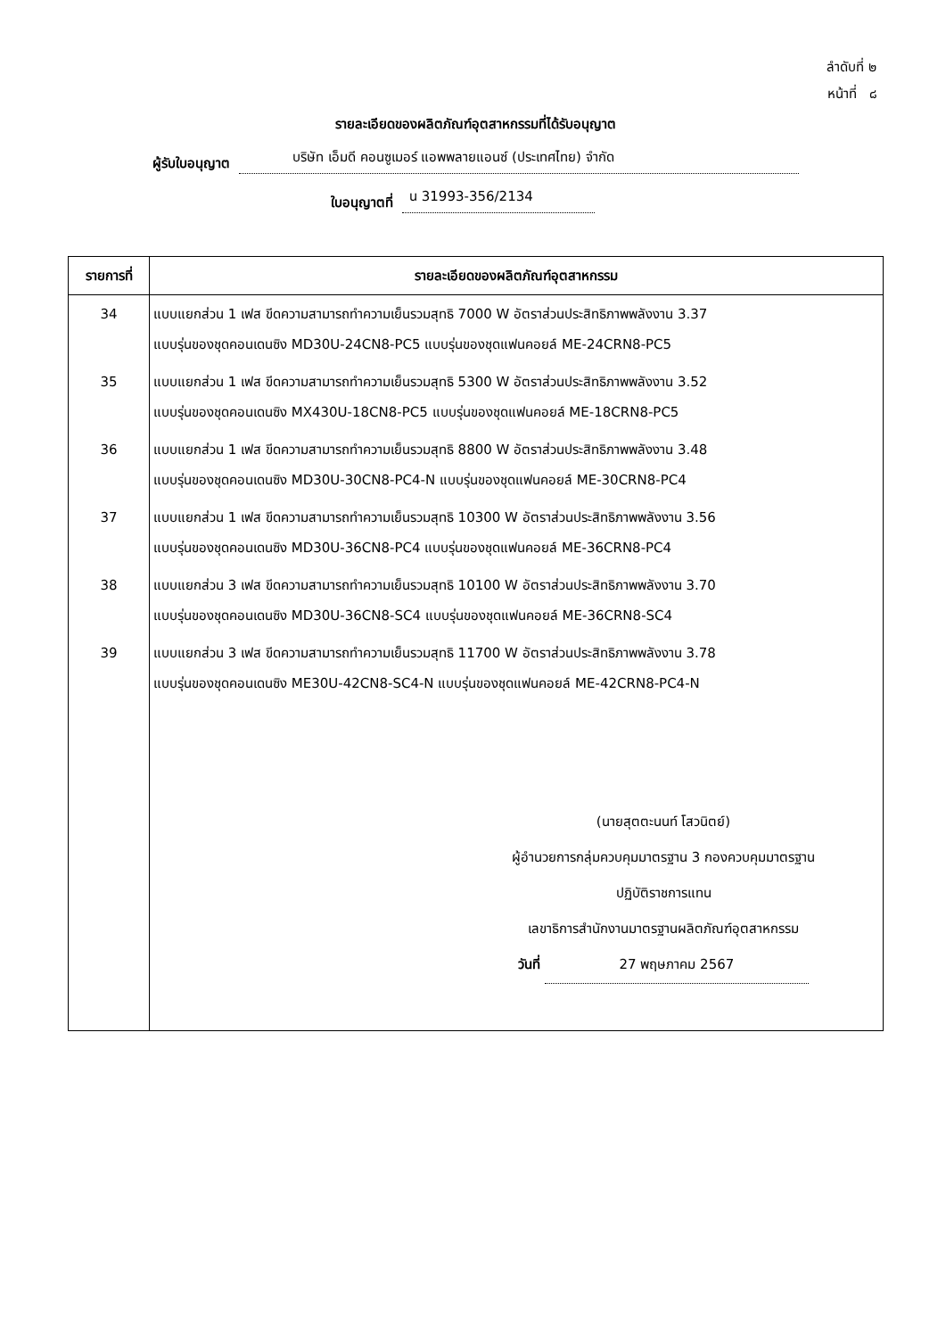ลำดับที่ ๒
หน้าที่ ๘
รายละเอียดของผลิตภัณฑ์อุตสาหกรรมที่ได้รับอนุญาต
ผู้รับใบอนุญาต บริษัท เอ็มดี คอนซูเมอร์ แอพพลายแอนซ์ (ประเทศไทย) จำกัด
ใบอนุญาตที่ น 31993-356/2134
| รายการที่ | รายละเอียดของผลิตภัณฑ์อุตสาหกรรม |
| --- | --- |
| 34 | แบบแยกส่วน 1 เฟส ขีดความสามารถทำความเย็นรวมสุทธิ 7000 W อัตราส่วนประสิทธิภาพพลังงาน 3.37 แบบรุ่นของชุดคอนเดนซิง MD30U-24CN8-PC5 แบบรุ่นของชุดแฟนคอยล์ ME-24CRN8-PC5 |
| 35 | แบบแยกส่วน 1 เฟส ขีดความสามารถทำความเย็นรวมสุทธิ 5300 W อัตราส่วนประสิทธิภาพพลังงาน 3.52 แบบรุ่นของชุดคอนเดนซิง MX430U-18CN8-PC5 แบบรุ่นของชุดแฟนคอยล์ ME-18CRN8-PC5 |
| 36 | แบบแยกส่วน 1 เฟส ขีดความสามารถทำความเย็นรวมสุทธิ 8800 W อัตราส่วนประสิทธิภาพพลังงาน 3.48 แบบรุ่นของชุดคอนเดนซิง MD30U-30CN8-PC4-N แบบรุ่นของชุดแฟนคอยล์ ME-30CRN8-PC4 |
| 37 | แบบแยกส่วน 1 เฟส ขีดความสามารถทำความเย็นรวมสุทธิ 10300 W อัตราส่วนประสิทธิภาพพลังงาน 3.56 แบบรุ่นของชุดคอนเดนซิง MD30U-36CN8-PC4 แบบรุ่นของชุดแฟนคอยล์ ME-36CRN8-PC4 |
| 38 | แบบแยกส่วน 3 เฟส ขีดความสามารถทำความเย็นรวมสุทธิ 10100 W อัตราส่วนประสิทธิภาพพลังงาน 3.70 แบบรุ่นของชุดคอนเดนซิง MD30U-36CN8-SC4 แบบรุ่นของชุดแฟนคอยล์ ME-36CRN8-SC4 |
| 39 | แบบแยกส่วน 3 เฟส ขีดความสามารถทำความเย็นรวมสุทธิ 11700 W อัตราส่วนประสิทธิภาพพลังงาน 3.78 แบบรุ่นของชุดคอนเดนซิง ME30U-42CN8-SC4-N แบบรุ่นของชุดแฟนคอยล์ ME-42CRN8-PC4-N |
| | (นายสุตตะนนท์ โสวนิตย์) ผู้อำนวยการกลุ่มควบคุมมาตรฐาน 3 กองควบคุมมาตรฐาน ปฏิบัติราชการแทน เลขาธิการสำนักงานมาตรฐานผลิตภัณฑ์อุตสาหกรรม วันที่ 27 พฤษภาคม 2567 |